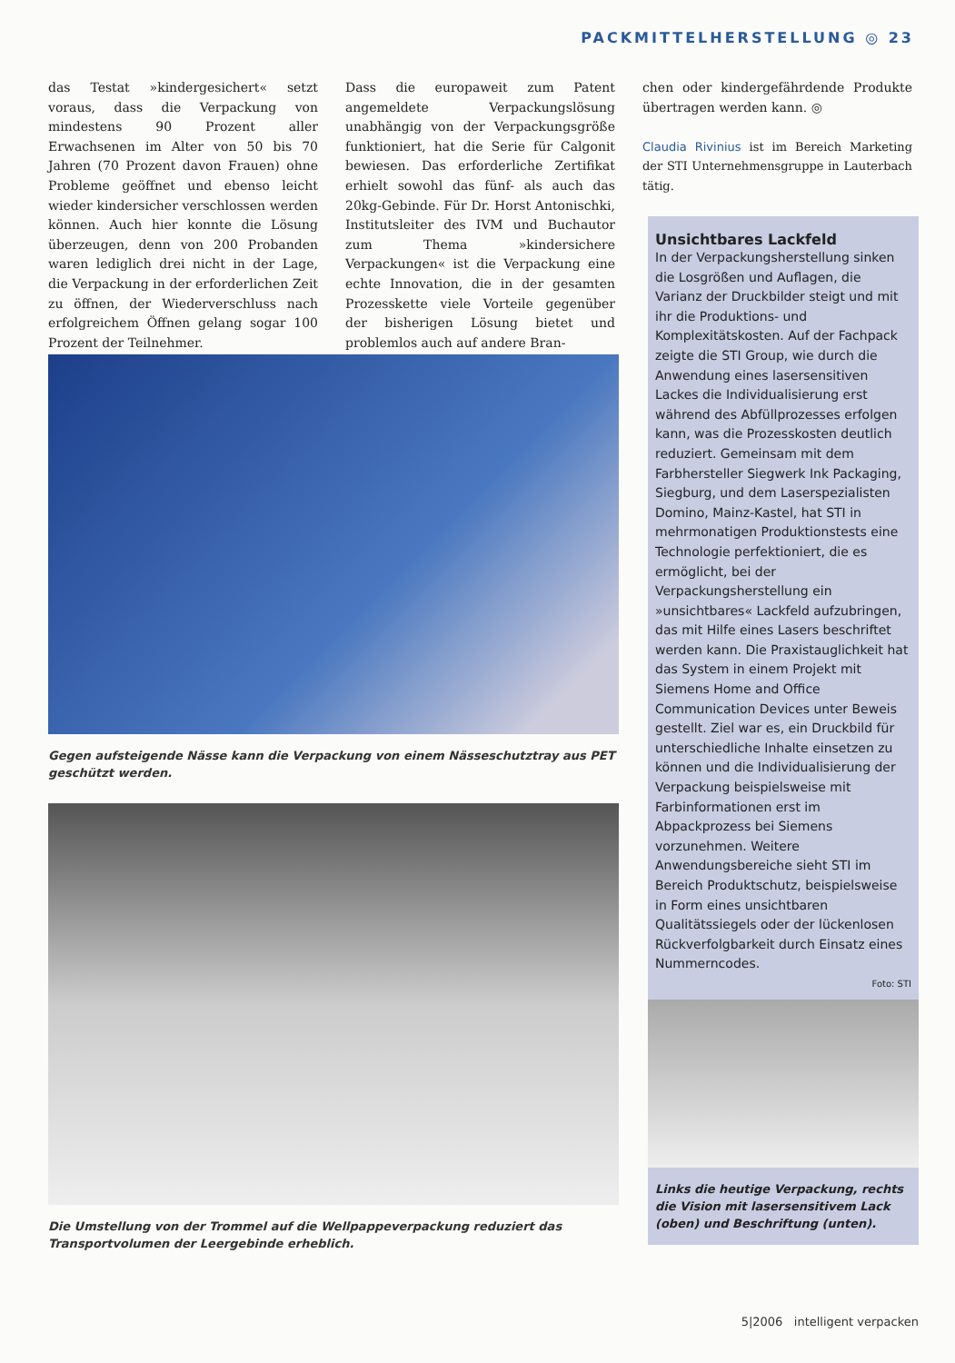PACKMITTELHERSTELLUNG ◎ 23
das Testat »kindergesichert« setzt voraus, dass die Verpackung von mindestens 90 Prozent aller Erwachsenen im Alter von 50 bis 70 Jahren (70 Prozent davon Frauen) ohne Probleme geöffnet und ebenso leicht wieder kindersicher verschlossen werden können. Auch hier konnte die Lösung überzeugen, denn von 200 Probanden waren lediglich drei nicht in der Lage, die Verpackung in der erforderlichen Zeit zu öffnen, der Wiederverschluss nach erfolgreichem Öffnen gelang sogar 100 Prozent der Teilnehmer.
Dass die europaweit zum Patent angemeldete Verpackungslösung unabhängig von der Verpackungsgröße funktioniert, hat die Serie für Calgonit bewiesen. Das erforderliche Zertifikat erhielt sowohl das fünf- als auch das 20kg-Gebinde. Für Dr. Horst Antonischki, Institutsleiter des IVM und Buchautor zum Thema »kindersichere Verpackungen« ist die Verpackung eine echte Innovation, die in der gesamten Prozesskette viele Vorteile gegenüber der bisherigen Lösung bietet und problemlos auch auf andere Bran-
chen oder kindergefährdende Produkte übertragen werden kann. ◎
Claudia Rivinius ist im Bereich Marketing der STI Unternehmensgruppe in Lauterbach tätig.
Gegen aufsteigende Nässe kann die Verpackung von einem Nässeschutztray aus PET geschützt werden.
Die Umstellung von der Trommel auf die Wellpappeverpackung reduziert das Transportvolumen der Leergebinde erheblich.
Unsichtbares Lackfeld
In der Verpackungsherstellung sinken die Losgrößen und Auflagen, die Varianz der Druckbilder steigt und mit ihr die Produktions- und Komplexitätskosten. Auf der Fachpack zeigte die STI Group, wie durch die Anwendung eines lasersensitiven Lackes die Individualisierung erst während des Abfüllprozesses erfolgen kann, was die Prozesskosten deutlich reduziert. Gemeinsam mit dem Farbhersteller Siegwerk Ink Packaging, Siegburg, und dem Laserspezialisten Domino, Mainz-Kastel, hat STI in mehrmonatigen Produktionstests eine Technologie perfektioniert, die es ermöglicht, bei der Verpackungsherstellung ein »unsichtbares« Lackfeld aufzubringen, das mit Hilfe eines Lasers beschriftet werden kann. Die Praxistauglichkeit hat das System in einem Projekt mit Siemens Home and Office Communication Devices unter Beweis gestellt. Ziel war es, ein Druckbild für unterschiedliche Inhalte einsetzen zu können und die Individualisierung der Verpackung beispielsweise mit Farbinformationen erst im Abpackprozess bei Siemens vorzunehmen. Weitere Anwendungsbereiche sieht STI im Bereich Produktschutz, beispielsweise in Form eines unsichtbaren Qualitätssiegels oder der lückenlosen Rückverfolgbarkeit durch Einsatz eines Nummerncodes.
Foto: STI
Links die heutige Verpackung, rechts die Vision mit lasersensitivem Lack (oben) und Beschriftung (unten).
5|2006 intelligent verpacken